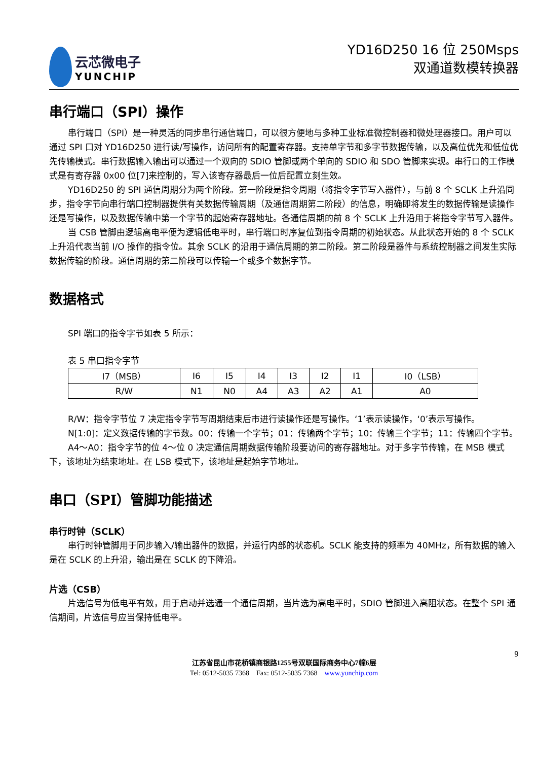云芯微电子
YUNCHIP
YD16D250 16 位 250Msps
双通道数模转换器
串行端口（SPI）操作
串行端口（SPI）是一种灵活的同步串行通信端口，可以很方便地与多种工业标准微控制器和微处理器接口。用户可以通过 SPI 口对 YD16D250 进行读/写操作，访问所有的配置寄存器。支持单字节和多字节数据传输，以及高位优先和低位优先传输模式。串行数据输入输出可以通过一个双向的 SDIO 管脚或两个单向的 SDIO 和 SDO 管脚来实现。串行口的工作模式是有寄存器 0x00 位[7]来控制的，写入该寄存器最后一位后配置立刻生效。
YD16D250 的 SPI 通信周期分为两个阶段。第一阶段是指令周期（将指令字节写入器件），与前 8 个 SCLK 上升沿同步，指令字节向串行端口控制器提供有关数据传输周期（及通信周期第二阶段）的信息，明确即将发生的数据传输是读操作还是写操作，以及数据传输中第一个字节的起始寄存器地址。各通信周期的前 8 个 SCLK 上升沿用于将指令字节写入器件。
当 CSB 管脚由逻辑高电平便为逻辑低电平时，串行端口时序复位到指令周期的初始状态。从此状态开始的 8 个 SCLK 上升沿代表当前 I/O 操作的指令位。其余 SCLK 的沿用于通信周期的第二阶段。第二阶段是器件与系统控制器之间发生实际数据传输的阶段。通信周期的第二阶段可以传输一个或多个数据字节。
数据格式
SPI 端口的指令字节如表 5 所示：
表 5 串口指令字节
| I7（MSB） | I6 | I5 | I4 | I3 | I2 | I1 | I0（LSB） |
| R/W | N1 | N0 | A4 | A3 | A2 | A1 | A0 |
R/W：指令字节位 7 决定指令字节写周期结束后市进行读操作还是写操作。‘1’表示读操作，‘0’表示写操作。
N[1:0]：定义数据传输的字节数。00：传输一个字节；01：传输两个字节；10：传输三个字节；11：传输四个字节。
A4～A0：指令字节的位 4～位 0 决定通信周期数据传输阶段要访问的寄存器地址。对于多字节传输，在 MSB 模式下，该地址为结束地址。在 LSB 模式下，该地址是起始字节地址。
串口（SPI）管脚功能描述
串行时钟（SCLK）
串行时钟管脚用于同步输入/输出器件的数据，并运行内部的状态机。SCLK 能支持的频率为 40MHz，所有数据的输入是在 SCLK 的上升沿，输出是在 SCLK 的下降沿。
片选（CSB）
片选信号为低电平有效，用于启动并选通一个通信周期，当片选为高电平时，SDIO 管脚进入高阻状态。在整个 SPI 通信期间，片选信号应当保持低电平。
9
江苏省昆山市花桥镇商银路1255号双联国际商务中心7幢6层
Tel: 0512-5035 7368 Fax: 0512-5035 7368 www.yunchip.com